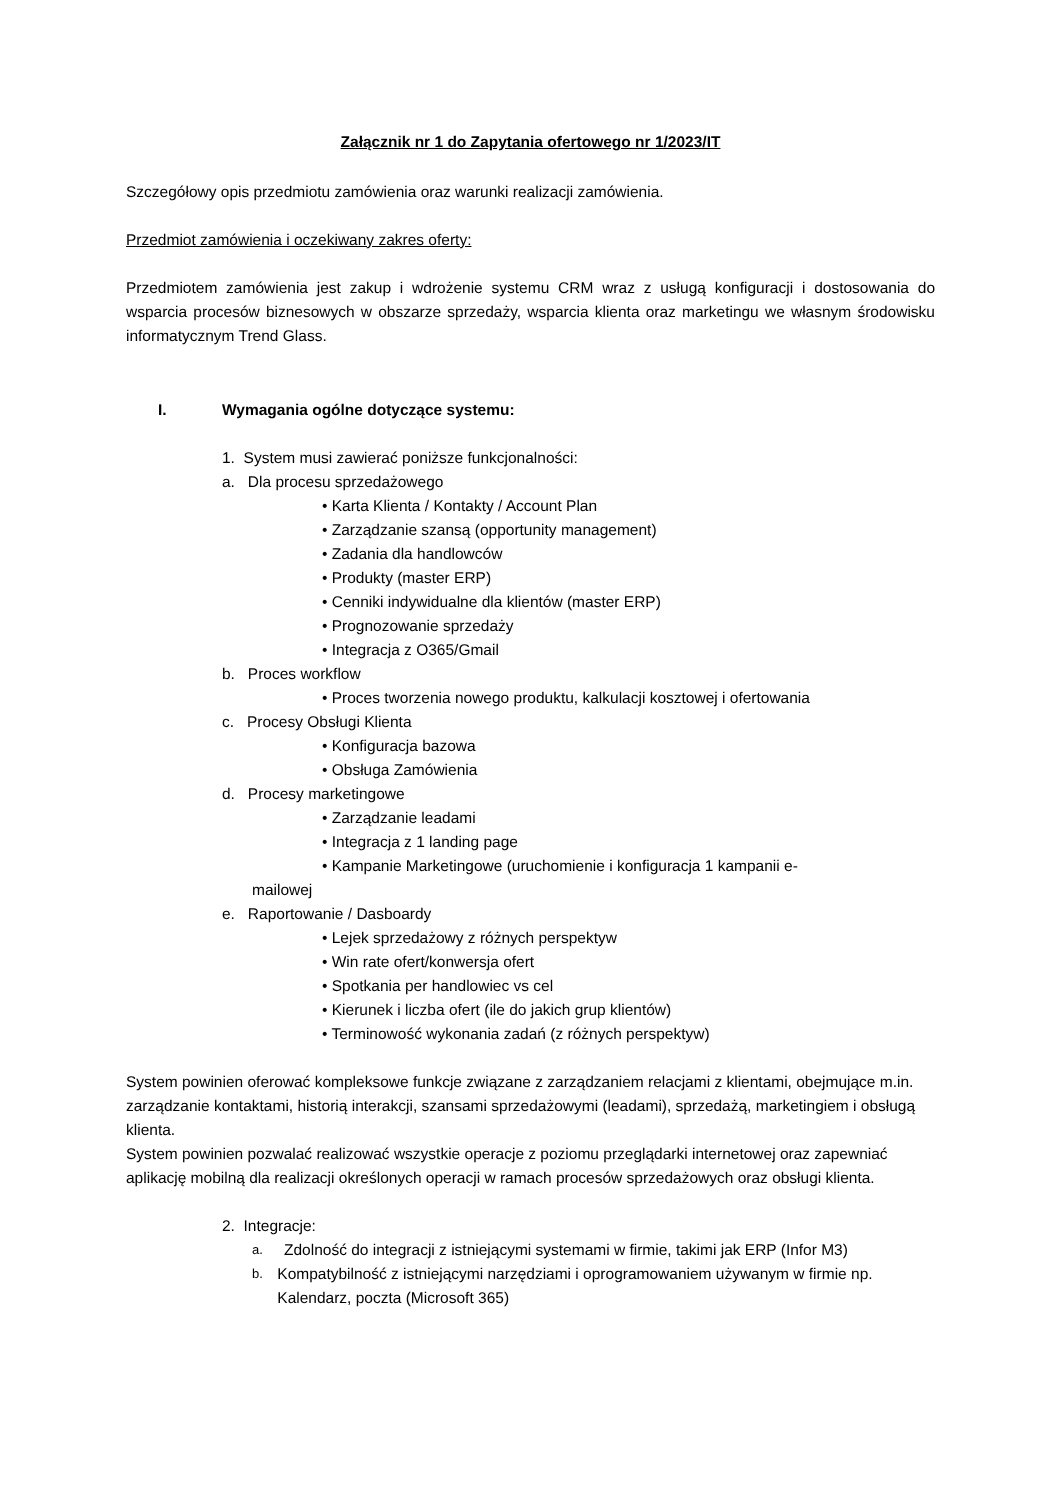Załącznik nr 1 do Zapytania ofertowego nr 1/2023/IT
Szczegółowy opis przedmiotu zamówienia oraz warunki realizacji zamówienia.
Przedmiot zamówienia i oczekiwany zakres oferty:
Przedmiotem zamówienia jest zakup i wdrożenie systemu CRM wraz z usługą konfiguracji i dostosowania do wsparcia procesów biznesowych w obszarze sprzedaży, wsparcia klienta oraz marketingu we własnym środowisku informatycznym Trend Glass.
I. Wymagania ogólne dotyczące systemu:
1. System musi zawierać poniższe funkcjonalności:
a. Dla procesu sprzedażowego
• Karta Klienta / Kontakty / Account Plan
• Zarządzanie szansą (opportunity management)
• Zadania dla handlowców
• Produkty (master ERP)
• Cenniki indywidualne dla klientów (master ERP)
• Prognozowanie sprzedaży
• Integracja z O365/Gmail
b. Proces workflow
• Proces tworzenia nowego produktu, kalkulacji kosztowej i ofertowania
c. Procesy Obsługi Klienta
• Konfiguracja bazowa
• Obsługa Zamówienia
d. Procesy marketingowe
• Zarządzanie leadami
• Integracja z 1 landing page
• Kampanie Marketingowe (uruchomienie i konfiguracja 1 kampanii e-
mailowej
e. Raportowanie / Dasboardy
• Lejek sprzedażowy z różnych perspektyw
• Win rate ofert/konwersja ofert
• Spotkania per handlowiec vs cel
• Kierunek i liczba ofert (ile do jakich grup klientów)
• Terminowość wykonania zadań (z różnych perspektyw)
System powinien oferować kompleksowe funkcje związane z zarządzaniem relacjami z klientami, obejmujące m.in. zarządzanie kontaktami, historią interakcji, szansami sprzedażowymi (leadami), sprzedażą, marketingiem i obsługą klienta.
System powinien pozwalać realizować wszystkie operacje z poziomu przeglądarki internetowej oraz zapewniać aplikację mobilną dla realizacji określonych operacji w ramach procesów sprzedażowych oraz obsługi klienta.
2. Integracje:
a. Zdolność do integracji z istniejącymi systemami w firmie, takimi jak ERP (Infor M3)
b. Kompatybilność z istniejącymi narzędziami i oprogramowaniem używanym w firmie np. Kalendarz, poczta (Microsoft 365)